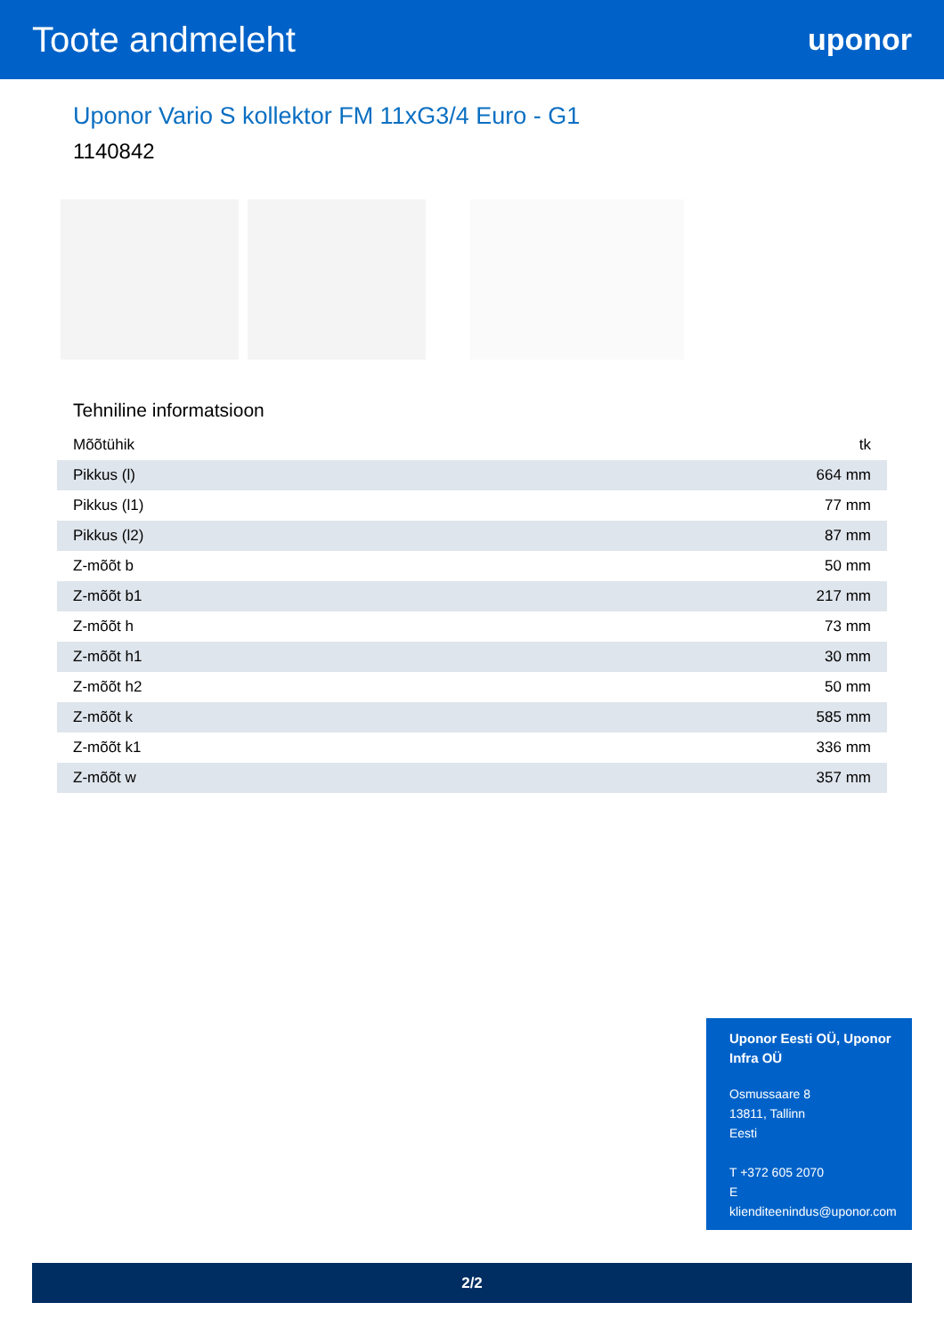Toote andmeleht
uponor
Uponor Vario S kollektor FM 11xG3/4 Euro - G1
1140842
Tehniline informatsioon
| Mõõtühik | tk |
| Pikkus (l) | 664 mm |
| Pikkus (l1) | 77 mm |
| Pikkus (l2) | 87 mm |
| Z-mõõt b | 50 mm |
| Z-mõõt b1 | 217 mm |
| Z-mõõt h | 73 mm |
| Z-mõõt h1 | 30 mm |
| Z-mõõt h2 | 50 mm |
| Z-mõõt k | 585 mm |
| Z-mõõt k1 | 336 mm |
| Z-mõõt w | 357 mm |
Uponor Eesti OÜ, Uponor Infra OÜ
Osmussaare 8
13811, Tallinn
Eesti
T +372 605 2070
E
klienditeenindus@uponor.com
2/2